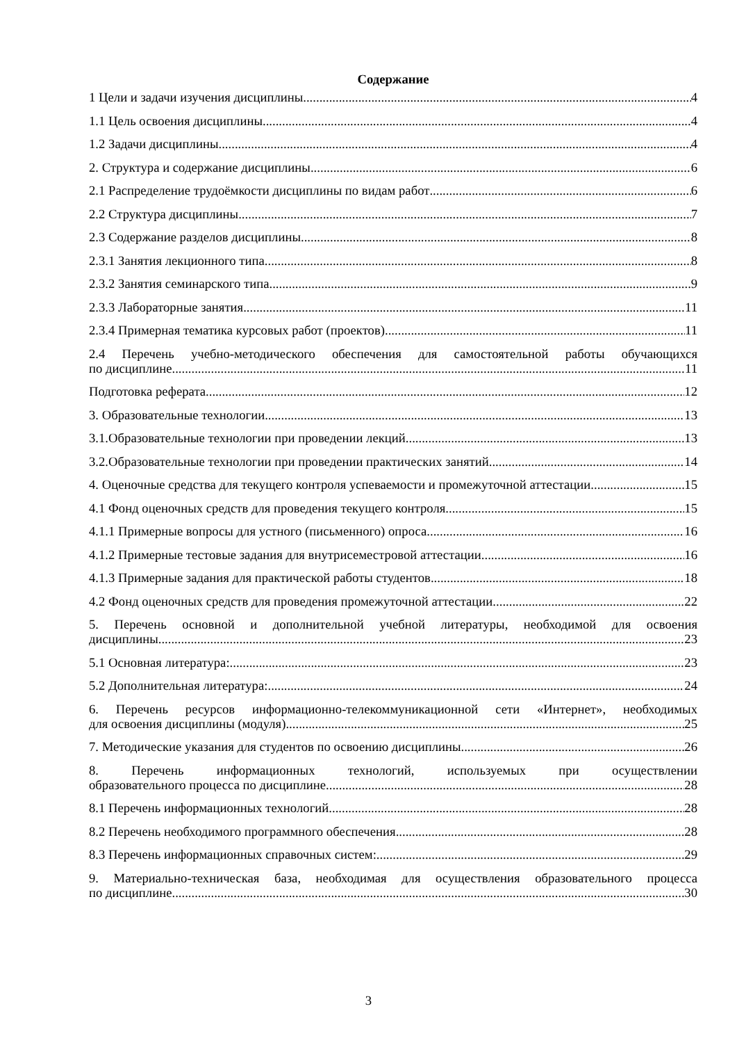Содержание
1 Цели и задачи изучения дисциплины 4
1.1 Цель освоения дисциплины 4
1.2 Задачи дисциплины 4
2. Структура и содержание дисциплины 6
2.1 Распределение трудоёмкости дисциплины по видам работ 6
2.2 Структура дисциплины 7
2.3 Содержание разделов дисциплины 8
2.3.1 Занятия лекционного типа 8
2.3.2 Занятия семинарского типа 9
2.3.3 Лабораторные занятия. 11
2.3.4 Примерная тематика курсовых работ (проектов) 11
2.4 Перечень учебно-методического обеспечения для самостоятельной работы обучающихся
по дисциплине 11
Подготовка реферата 12
3. Образовательные технологии. 13
3.1.Образовательные технологии при проведении лекций 13
3.2.Образовательные технологии при проведении практических занятий 14
4. Оценочные средства для текущего контроля успеваемости и промежуточной аттестации 15
4.1 Фонд оценочных средств для проведения текущего контроля 15
4.1.1 Примерные вопросы для устного (письменного) опроса 16
4.1.2 Примерные тестовые задания для внутрисеместровой аттестации 16
4.1.3 Примерные задания для практической работы студентов 18
4.2 Фонд оценочных средств для проведения промежуточной аттестации 22
5. Перечень основной и дополнительной учебной литературы, необходимой для освоения
дисциплины 23
5.1 Основная литература: 23
5.2 Дополнительная литература: 24
6. Перечень ресурсов информационно-телекоммуникационной сети «Интернет», необходимых
для освоения дисциплины (модуля). 25
7. Методические указания для студентов по освоению дисциплины 26
8. Перечень информационных технологий, используемых при осуществлении
образовательного процесса по дисциплине 28
8.1 Перечень информационных технологий. 28
8.2 Перечень необходимого программного обеспечения. 28
8.3 Перечень информационных справочных систем: 29
9. Материально-техническая база, необходимая для осуществления образовательного процесса
по дисциплине. 30
3